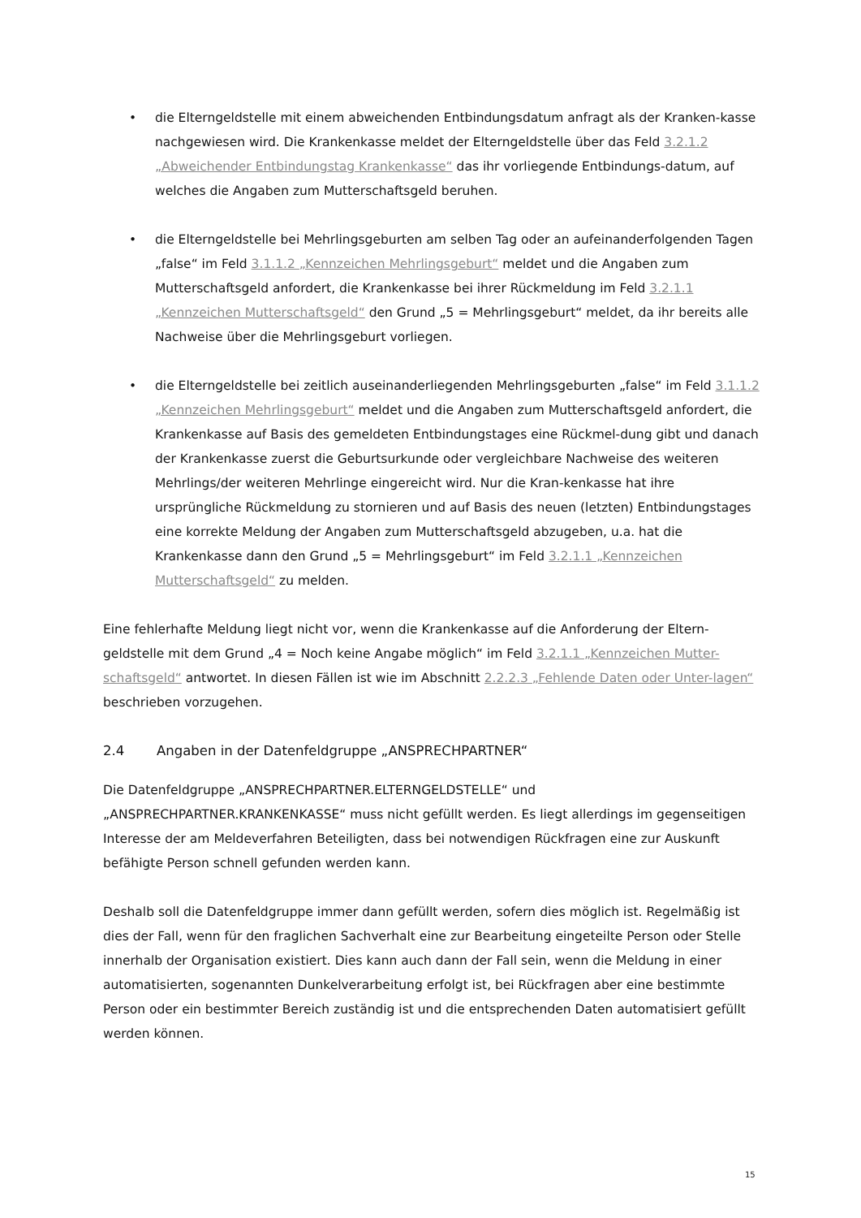• die Elterngeldstelle mit einem abweichenden Entbindungsdatum anfragt als der Kranken-kasse nachgewiesen wird. Die Krankenkasse meldet der Elterngeldstelle über das Feld 3.2.1.2 „Abweichender Entbindungstag Krankenkasse“ das ihr vorliegende Entbindungs-datum, auf welches die Angaben zum Mutterschaftsgeld beruhen.
• die Elterngeldstelle bei Mehrlingsgeburten am selben Tag oder an aufeinanderfolgenden Tagen „false“ im Feld 3.1.1.2 „Kennzeichen Mehrlingsgeburt“ meldet und die Angaben zum Mutterschaftsgeld anfordert, die Krankenkasse bei ihrer Rückmeldung im Feld 3.2.1.1 „Kennzeichen Mutterschaftsgeld“ den Grund „5 = Mehrlingsgeburt“ meldet, da ihr bereits alle Nachweise über die Mehrlingsgeburt vorliegen.
• die Elterngeldstelle bei zeitlich auseinanderliegenden Mehrlingsgeburten „false“ im Feld 3.1.1.2 „Kennzeichen Mehrlingsgeburt“ meldet und die Angaben zum Mutterschaftsgeld anfordert, die Krankenkasse auf Basis des gemeldeten Entbindungstages eine Rückmel-dung gibt und danach der Krankenkasse zuerst die Geburtsurkunde oder vergleichbare Nachweise des weiteren Mehrlings/der weiteren Mehrlinge eingereicht wird. Nur die Kran-kenkasse hat ihre ursprüngliche Rückmeldung zu stornieren und auf Basis des neuen (letzten) Entbindungstages eine korrekte Meldung der Angaben zum Mutterschaftsgeld abzugeben, u.a. hat die Krankenkasse dann den Grund „5 = Mehrlingsgeburt“ im Feld 3.2.1.1 „Kennzeichen Mutterschaftsgeld“ zu melden.
Eine fehlerhafte Meldung liegt nicht vor, wenn die Krankenkasse auf die Anforderung der Eltern-geldstelle mit dem Grund „4 = Noch keine Angabe möglich“ im Feld 3.2.1.1 „Kennzeichen Mutter-schaftsgeld“ antwortet. In diesen Fällen ist wie im Abschnitt 2.2.2.3 „Fehlende Daten oder Unter-lagen“ beschrieben vorzugehen.
2.4 Angaben in der Datenfeldgruppe „ANSPRECHPARTNER“
Die Datenfeldgruppe „ANSPRECHPARTNER.ELTERNGELDSTELLE“ und
„ANSPRECHPARTNER.KRANKENKASSE“ muss nicht gefüllt werden. Es liegt allerdings im gegenseitigen Interesse der am Meldeverfahren Beteiligten, dass bei notwendigen Rückfragen eine zur Auskunft befähigte Person schnell gefunden werden kann.
Deshalb soll die Datenfeldgruppe immer dann gefüllt werden, sofern dies möglich ist. Regelmäßig ist dies der Fall, wenn für den fraglichen Sachverhalt eine zur Bearbeitung eingeteilte Person oder Stelle innerhalb der Organisation existiert. Dies kann auch dann der Fall sein, wenn die Meldung in einer automatisierten, sogenannten Dunkelverarbeitung erfolgt ist, bei Rückfragen aber eine bestimmte Person oder ein bestimmter Bereich zuständig ist und die entsprechenden Daten automatisiert gefüllt werden können.
15